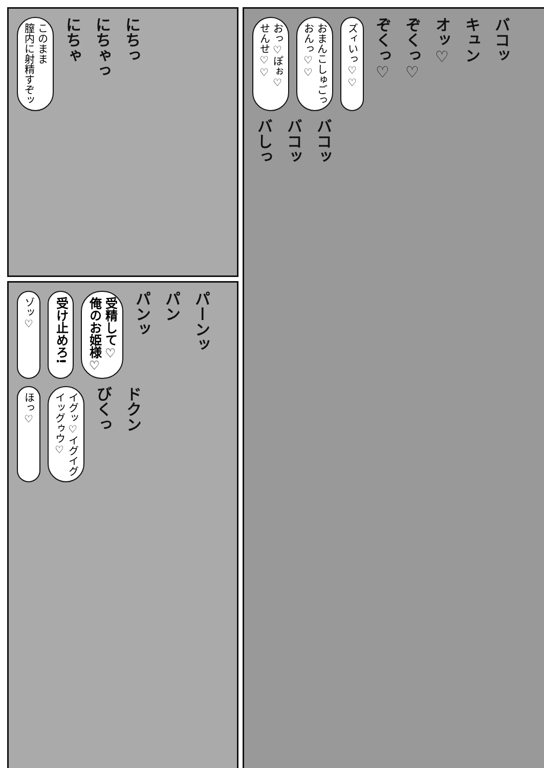このまま
膣内に射精すぞッ
にちゃ
にちゃっ
にちっ
おっ♡ぽぉ♡
せんせ♡♡
おまんこしゅごっ
おんっ♡♡
ズィいっ♡♡
ぞくっ♡
ぞくっ♡
オッ♡
キュン
バコッ
バしっ
バコッ
バコッ
ゾッ♡
受け止めろ!
受精して♡
俺のお姫様♡
パンッ
パン
パーンッ
ほっ♡
イグッ♡イグイグ
イッグゥウ♡
びくっ
ドクン